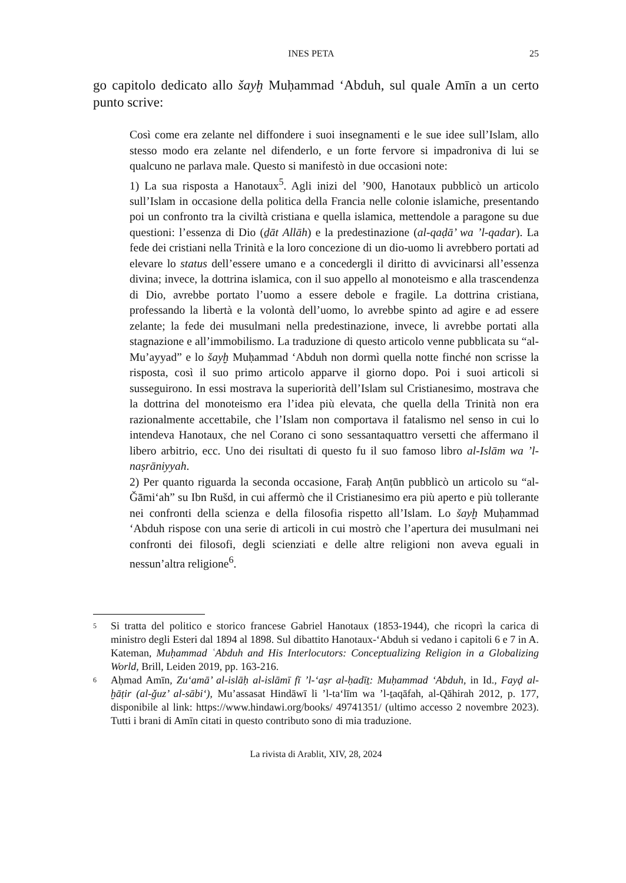INES PETA 25
go capitolo dedicato allo šayḫ Muḥammad ‘Abduh, sul quale Amīn a un certo punto scrive:
Così come era zelante nel diffondere i suoi insegnamenti e le sue idee sull’Islam, allo stesso modo era zelante nel difenderlo, e un forte fervore si impadroniva di lui se qualcuno ne parlava male. Questo si manifestò in due occasioni note:
1) La sua risposta a Hanotaux<sup>5</sup>. Agli inizi del ’900, Hanotaux pubblicò un articolo sull’Islam in occasione della politica della Francia nelle colonie islamiche, presentando poi un confronto tra la civiltà cristiana e quella islamica, mettendole a paragone su due questioni: l’essenza di Dio (ḏāt Allāh) e la predestinazione (al-qaḍā’ wa ’l-qadar). La fede dei cristiani nella Trinità e la loro concezione di un dio-uomo li avrebbero portati ad elevare lo status dell’essere umano e a concedergli il diritto di avvicinarsi all’essenza divina; invece, la dottrina islamica, con il suo appello al monoteismo e alla trascendenza di Dio, avrebbe portato l’uomo a essere debole e fragile. La dottrina cristiana, professando la libertà e la volontà dell’uomo, lo avrebbe spinto ad agire e ad essere zelante; la fede dei musulmani nella predestinazione, invece, li avrebbe portati alla stagnazione e all’immobilismo. La traduzione di questo articolo venne pubblicata su “al-Mu’ayyad” e lo šayḫ Muḥammad ‘Abduh non dormì quella notte finché non scrisse la risposta, così il suo primo articolo apparve il giorno dopo. Poi i suoi articoli si susseguirono. In essi mostrava la superiorità dell’Islam sul Cristianesimo, mostrava che la dottrina del monoteismo era l’idea più elevata, che quella della Trinità non era razionalmente accettabile, che l’Islam non comportava il fatalismo nel senso in cui lo intendeva Hanotaux, che nel Corano ci sono sessantaquattro versetti che affermano il libero arbitrio, ecc. Uno dei risultati di questo fu il suo famoso libro al-Islām wa ’l-naṣrāniyyah.
2) Per quanto riguarda la seconda occasione, Faraḥ Anṭūn pubblicò un articolo su “al-Ǧāmi‘ah” su Ibn Rušd, in cui affermò che il Cristianesimo era più aperto e più tollerante nei confronti della scienza e della filosofia rispetto all’Islam. Lo šayḫ Muḥammad ‘Abduh rispose con una serie di articoli in cui mostrò che l’apertura dei musulmani nei confronti dei filosofi, degli scienziati e delle altre religioni non aveva eguali in nessun’altra religione<sup>6</sup>.
<sup>5</sup>
Si tratta del politico e storico francese Gabriel Hanotaux (1853-1944), che ricoprì la carica di ministro degli Esteri dal 1894 al 1898. Sul dibattito Hanotaux-‘Abduh si vedano i capitoli 6 e 7 in A. Kateman, Muḥammad ʿAbduh and His Interlocutors: Conceptualizing Religion in a Globalizing World, Brill, Leiden 2019, pp. 163-216.
<sup>6</sup>
Aḥmad Amīn, Zu‘amā’ al-islāḥ al-islāmī fī ’l-‘aṣr al-ḥadīṯ: Muḥammad ‘Abduh, in Id., Fayḍ al-ḫāṭir (al-ǧuz’ al-sābi‘), Mu’assasat Hindāwī li ’l-ta‘līm wa ’l-ṯaqāfah, al-Qāhirah 2012, p. 177, disponibile al link: https://www.hindawi.org/books/ 49741351/ (ultimo accesso 2 novembre 2023). Tutti i brani di Amīn citati in questo contributo sono di mia traduzione.
La rivista di Arablit, XIV, 28, 2024